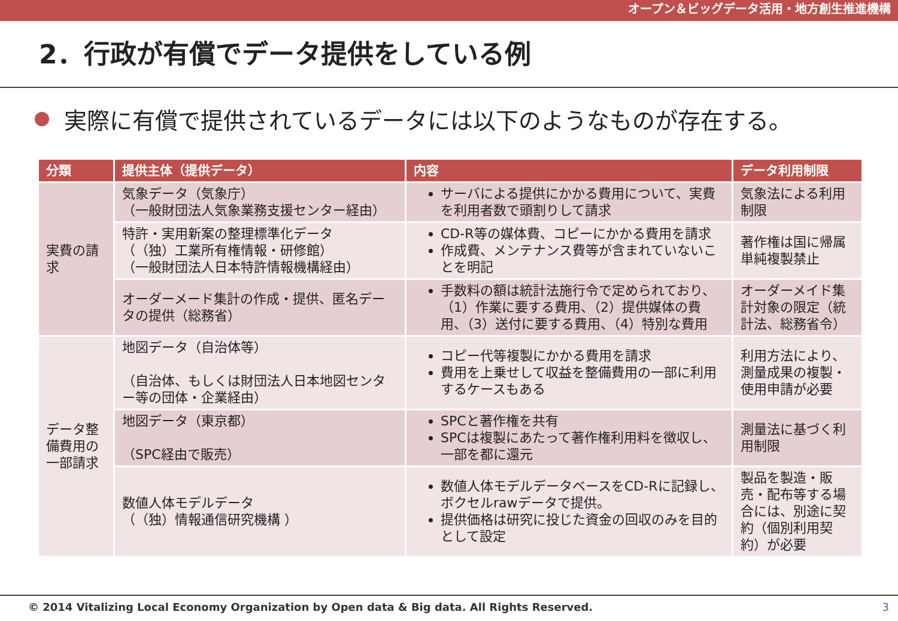オープン＆ビッグデータ活用・地方創生推進機構
2．行政が有償でデータ提供をしている例
実際に有償で提供されているデータには以下のようなものが存在する。
| 分類 | 提供主体（提供データ） | 内容 | データ利用制限 |
| --- | --- | --- | --- |
| 実費の請求 | 気象データ（気象庁） （一般財団法人気象業務支援センター経由） | サーバによる提供にかかる費用について、実費を利用者数で頭割りして請求 | 気象法による利用制限 |
| | 特許・実用新案の整理標準化データ （（独）工業所有権情報・研修館） （一般財団法人日本特許情報機構経由） | CD-R等の媒体費、コピーにかかる費用を請求 作成費、メンテナンス費等が含まれていないことを明記 | 著作権は国に帰属 単純複製禁止 |
| | オーダーメード集計の作成・提供、匿名データの提供（総務省） | 手数料の額は統計法施行令で定められており、（1）作業に要する費用、（2）提供媒体の費用、（3）送付に要する費用、（4）特別な費用 | オーダーメイド集計対象の限定（統計法、総務省令） |
| データ整備費用の一部請求 | 地図データ（自治体等） （自治体、もしくは財団法人日本地図センター等の団体・企業経由） | コピー代等複製にかかる費用を請求 費用を上乗せして収益を整備費用の一部に利用するケースもある | 利用方法により、測量成果の複製・使用申請が必要 |
| | 地図データ（東京都） （SPC経由で販売） | SPCと著作権を共有 SPCは複製にあたって著作権利用料を徴収し、一部を都に還元 | 測量法に基づく利用制限 |
| | 数値人体モデルデータ （（独）情報通信研究機構 ） | 数値人体モデルデータベースをCD-Rに記録し、ボクセルrawデータで提供。 提供価格は研究に投じた資金の回収のみを目的として設定 | 製品を製造・販売・配布等する場合には、別途に契約（個別利用契約）が必要 |
© 2014 Vitalizing Local Economy Organization by Open data & Big data. All Rights Reserved. 3